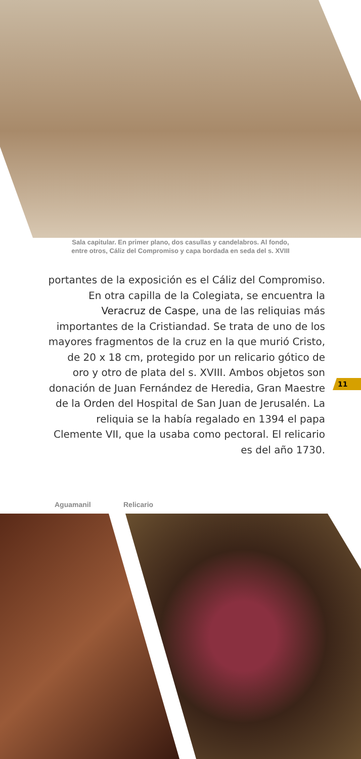Sala capitular. En primer plano, dos casullas y candelabros. Al fondo,
entre otros, Cáliz del Compromiso y capa bordada en seda del s. XVIII
portantes de la exposición es el Cáliz del Compromiso. En otra capilla de la Colegiata, se encuentra la Veracruz de Caspe, una de las reliquias más importantes de la Cristiandad. Se trata de uno de los mayores fragmentos de la cruz en la que murió Cristo, de 20 x 18 cm, protegido por un relicario gótico de oro y otro de plata del s. XVIII. Ambos objetos son donación de Juan Fernández de Heredia, Gran Maestre de la Orden del Hospital de San Juan de Jerusalén. La reliquia se la había regalado en 1394 el papa Clemente VII, que la usaba como pectoral. El relicario es del año 1730.
11
Aguamanil Relicario